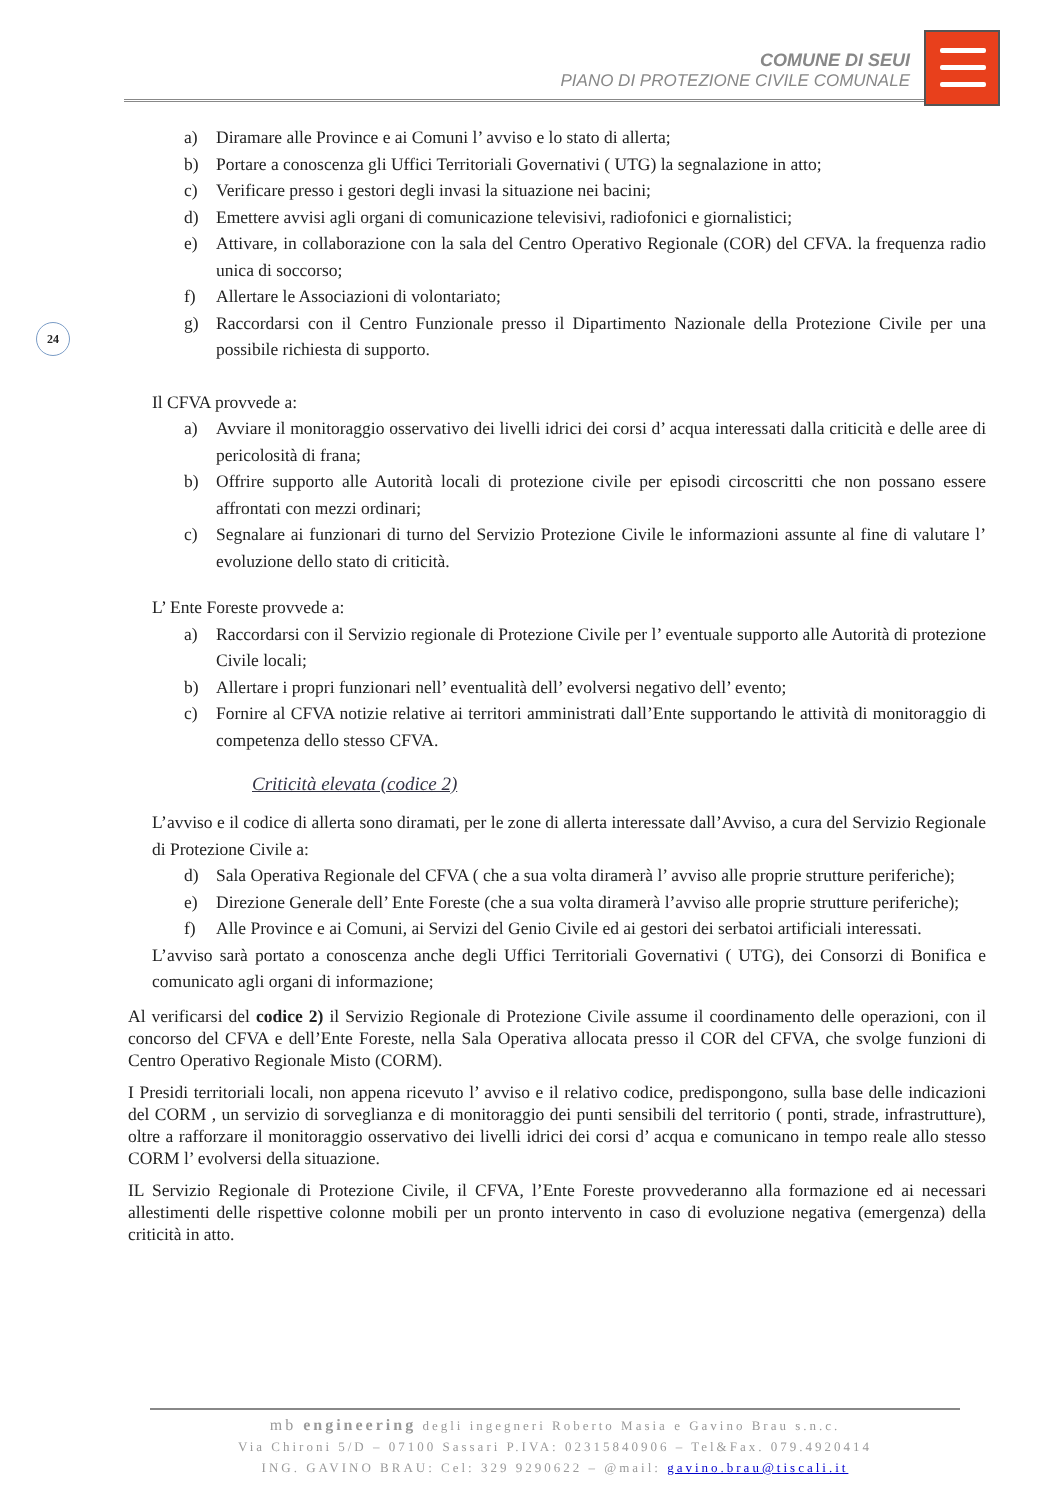COMUNE DI SEUI
PIANO DI PROTEZIONE CIVILE COMUNALE
24
a) Diramare alle Province e ai Comuni l’ avviso e lo stato di allerta;
b) Portare a conoscenza gli Uffici Territoriali Governativi ( UTG) la segnalazione in atto;
c) Verificare presso i gestori degli invasi la situazione nei bacini;
d) Emettere avvisi agli organi di comunicazione televisivi, radiofonici e giornalistici;
e) Attivare, in collaborazione con la sala del Centro Operativo Regionale (COR) del CFVA. la frequenza radio unica di soccorso;
f) Allertare le Associazioni di volontariato;
g) Raccordarsi con il Centro Funzionale presso il Dipartimento Nazionale della Protezione Civile per una possibile richiesta di supporto.
Il CFVA provvede a:
a) Avviare il monitoraggio osservativo dei livelli idrici dei corsi d’ acqua interessati dalla criticità e delle aree di pericolosità di frana;
b) Offrire supporto alle Autorità locali di protezione civile per episodi circoscritti che non possano essere affrontati con mezzi ordinari;
c) Segnalare ai funzionari di turno del Servizio Protezione Civile le informazioni assunte al fine di valutare l’ evoluzione dello stato di criticità.
L’ Ente Foreste provvede a:
a) Raccordarsi con il Servizio regionale di Protezione Civile per l’ eventuale supporto alle Autorità di protezione Civile locali;
b) Allertare i propri funzionari nell’ eventualità dell’ evolversi negativo dell’ evento;
c) Fornire al CFVA notizie relative ai territori amministrati dall’Ente supportando le attività di monitoraggio di competenza dello stesso CFVA.
Criticità elevata (codice 2)
L’avviso e il codice di allerta sono diramati, per le zone di allerta interessate dall’Avviso, a cura del Servizio Regionale di Protezione Civile a:
d) Sala Operativa Regionale del CFVA ( che a sua volta diramerà l’ avviso alle proprie strutture periferiche);
e) Direzione Generale dell’ Ente Foreste (che a sua volta diramerà l’avviso alle proprie strutture periferiche);
f) Alle Province e ai Comuni, ai Servizi del Genio Civile ed ai gestori dei serbatoi artificiali interessati.
L’avviso sarà portato a conoscenza anche degli Uffici Territoriali Governativi ( UTG), dei Consorzi di Bonifica e comunicato agli organi di informazione;
Al verificarsi del codice 2) il Servizio Regionale di Protezione Civile assume il coordinamento delle operazioni, con il concorso del CFVA e dell’Ente Foreste, nella Sala Operativa allocata presso il COR del CFVA, che svolge funzioni di Centro Operativo Regionale Misto (CORM).
I Presidi territoriali locali, non appena ricevuto l’ avviso e il relativo codice, predispongono, sulla base delle indicazioni del CORM , un servizio di sorveglianza e di monitoraggio dei punti sensibili del territorio ( ponti, strade, infrastrutture), oltre a rafforzare il monitoraggio osservativo dei livelli idrici dei corsi d’ acqua e comunicano in tempo reale allo stesso CORM l’ evolversi della situazione.
IL Servizio Regionale di Protezione Civile, il CFVA, l’Ente Foreste provvederanno alla formazione ed ai necessari allestimenti delle rispettive colonne mobili per un pronto intervento in caso di evoluzione negativa (emergenza) della criticità in atto.
mb engineering degli ingegneri Roberto Masia e Gavino Brau s.n.c.
Via Chironi 5/D – 07100 Sassari P.IVA: 02315840906 – Tel&Fax. 079.4920414
ING. GAVINO BRAU: Cel: 329 9290622 – @mail: gavino.brau@tiscali.it